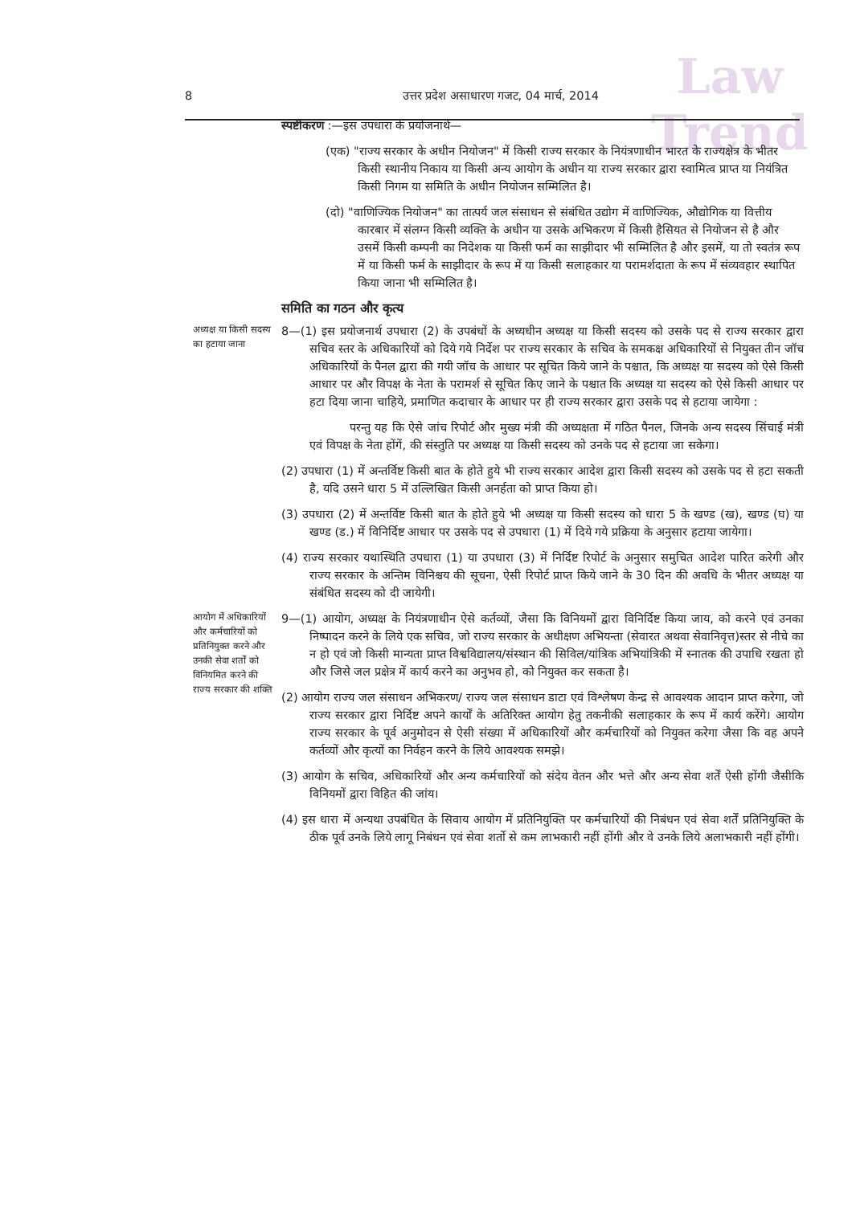Law
Trend
8 उत्तर प्रदेश असाधारण गजट, 04 मार्च, 2014
स्पष्टीकरण :—इस उपधारा के प्रयोजनार्थ—
(एक) "राज्य सरकार के अधीन नियोजन" में किसी राज्य सरकार के नियंत्रणाधीन भारत के राज्यक्षेत्र के भीतर किसी स्थानीय निकाय या किसी अन्य आयोग के अधीन या राज्य सरकार द्वारा स्वामित्व प्राप्त या नियंत्रित किसी निगम या समिति के अधीन नियोजन सम्मिलित है।
(दो) "वाणिज्यिक नियोजन" का तात्पर्य जल संसाधन से संबंधित उद्योग में वाणिज्यिक, औद्योगिक या वित्तीय कारबार में संलग्न किसी व्यक्ति के अधीन या उसके अभिकरण में किसी हैसियत से नियोजन से है और उसमें किसी कम्पनी का निदेशक या किसी फर्म का साझीदार भी सम्मिलित है और इसमें, या तो स्वतंत्र रूप में या किसी फर्म के साझीदार के रूप में या किसी सलाहकार या परामर्शदाता के रूप में संव्यवहार स्थापित किया जाना भी सम्मिलित है।
समिति का गठन और कृत्य
अध्यक्ष या किसी सदस्य का हटाया जाना
8—(1) इस प्रयोजनार्थ उपधारा (2) के उपबंधों के अध्यधीन अध्यक्ष या किसी सदस्य को उसके पद से राज्य सरकार द्वारा सचिव स्तर के अधिकारियों को दिये गये निर्देश पर राज्य सरकार के सचिव के समकक्ष अधिकारियों से नियुक्त तीन जॉच अधिकारियों के पैनल द्वारा की गयी जॉच के आधार पर सूचित किये जाने के पश्चात, कि अध्यक्ष या सदस्य को ऐसे किसी आधार पर और विपक्ष के नेता के परामर्श से सूचित किए जाने के पश्चात कि अध्यक्ष या सदस्य को ऐसे किसी आधार पर हटा दिया जाना चाहिये, प्रमाणित कदाचार के आधार पर ही राज्य सरकार द्वारा उसके पद से हटाया जायेगा :
परन्तु यह कि ऐसे जांच रिपोर्ट और मुख्य मंत्री की अध्यक्षता में गठित पैनल, जिनके अन्य सदस्य सिंचाई मंत्री एवं विपक्ष के नेता होंगें, की संस्तुति पर अध्यक्ष या किसी सदस्य को उनके पद से हटाया जा सकेगा।
(2) उपधारा (1) में अन्तर्विष्ट किसी बात के होते हुये भी राज्य सरकार आदेश द्वारा किसी सदस्य को उसके पद से हटा सकती है, यदि उसने धारा 5 में उल्लिखित किसी अनर्हता को प्राप्त किया हो।
(3) उपधारा (2) में अन्तर्विष्ट किसी बात के होते हुये भी अध्यक्ष या किसी सदस्य को धारा 5 के खण्ड (ख), खण्ड (घ) या खण्ड (ड.) में विनिर्दिष्ट आधार पर उसके पद से उपधारा (1) में दिये गये प्रक्रिया के अनुसार हटाया जायेगा।
(4) राज्य सरकार यथास्थिति उपधारा (1) या उपधारा (3) में निर्दिष्ट रिपोर्ट के अनुसार समुचित आदेश पारित करेगी और राज्य सरकार के अन्तिम विनिश्चय की सूचना, ऐसी रिपोर्ट प्राप्त किये जाने के 30 दिन की अवधि के भीतर अध्यक्ष या संबंधित सदस्य को दी जायेगी।
आयोग में अधिकारियों और कर्मचारियों को प्रतिनियुक्त करने और उनकी सेवा शर्तों को विनियमित करने की राज्य सरकार की शक्ति
9—(1) आयोग, अध्यक्ष के नियंत्रणाधीन ऐसे कर्तव्यों, जैसा कि विनियमों द्वारा विनिर्दिष्ट किया जाय, को करने एवं उनका निष्पादन करने के लिये एक सचिव, जो राज्य सरकार के अधीक्षण अभियन्ता (सेवारत अथवा सेवानिवृत्त)स्तर से नीचे का न हो एवं जो किसी मान्यता प्राप्त विश्वविद्यालय/संस्थान की सिविल/यांत्रिक अभियांत्रिकी में स्नातक की उपाधि रखता हो और जिसे जल प्रक्षेत्र में कार्य करने का अनुभव हो, को नियुक्त कर सकता है।
(2) आयोग राज्य जल संसाधन अभिकरण/ राज्य जल संसाधन डाटा एवं विश्लेषण केन्द्र से आवश्यक आदान प्राप्त करेगा, जो राज्य सरकार द्वारा निर्दिष्ट अपने कार्यों के अतिरिक्त आयोग हेतु तकनीकी सलाहकार के रूप में कार्य करेंगे। आयोग राज्य सरकार के पूर्व अनुमोदन से ऐसी संख्या में अधिकारियों और कर्मचारियों को नियुक्त करेगा जैसा कि वह अपने कर्तव्यों और कृत्यों का निर्वहन करने के लिये आवश्यक समझे।
(3) आयोग के सचिव, अधिकारियों और अन्य कर्मचारियों को संदेय वेतन और भत्ते और अन्य सेवा शर्तें ऐसी होंगी जैसीकि विनियमों द्वारा विहित की जांय।
(4) इस धारा में अन्यथा उपबंधित के सिवाय आयोग में प्रतिनियुक्ति पर कर्मचारियों की निबंधन एवं सेवा शर्तें प्रतिनियुक्ति के ठीक पूर्व उनके लिये लागू निबंधन एवं सेवा शर्तो से कम लाभकारी नहीं होंगी और वे उनके लिये अलाभकारी नहीं होंगी।